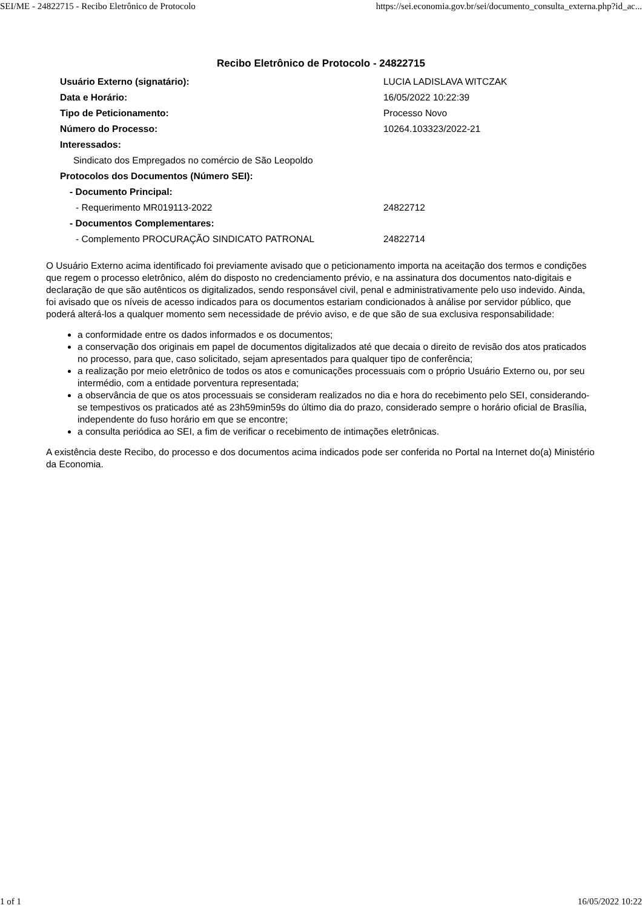SEI/ME - 24822715 - Recibo Eletrônico de Protocolo https://sei.economia.gov.br/sei/documento_consulta_externa.php?id_ac...
Recibo Eletrônico de Protocolo - 24822715
| Usuário Externo (signatário): | LUCIA LADISLAVA WITCZAK |
| Data e Horário: | 16/05/2022 10:22:39 |
| Tipo de Peticionamento: | Processo Novo |
| Número do Processo: | 10264.103323/2022-21 |
| Interessados: | |
| Sindicato dos Empregados no comércio de São Leopoldo | |
| Protocolos dos Documentos (Número SEI): | |
| - Documento Principal: | |
| - Requerimento MR019113-2022 | 24822712 |
| - Documentos Complementares: | |
| - Complemento PROCURAÇÃO SINDICATO PATRONAL | 24822714 |
O Usuário Externo acima identificado foi previamente avisado que o peticionamento importa na aceitação dos termos e condições que regem o processo eletrônico, além do disposto no credenciamento prévio, e na assinatura dos documentos nato-digitais e declaração de que são autênticos os digitalizados, sendo responsável civil, penal e administrativamente pelo uso indevido. Ainda, foi avisado que os níveis de acesso indicados para os documentos estariam condicionados à análise por servidor público, que poderá alterá-los a qualquer momento sem necessidade de prévio aviso, e de que são de sua exclusiva responsabilidade:
a conformidade entre os dados informados e os documentos;
a conservação dos originais em papel de documentos digitalizados até que decaia o direito de revisão dos atos praticados no processo, para que, caso solicitado, sejam apresentados para qualquer tipo de conferência;
a realização por meio eletrônico de todos os atos e comunicações processuais com o próprio Usuário Externo ou, por seu intermédio, com a entidade porventura representada;
a observância de que os atos processuais se consideram realizados no dia e hora do recebimento pelo SEI, considerando-se tempestivos os praticados até as 23h59min59s do último dia do prazo, considerado sempre o horário oficial de Brasília, independente do fuso horário em que se encontre;
a consulta periódica ao SEI, a fim de verificar o recebimento de intimações eletrônicas.
A existência deste Recibo, do processo e dos documentos acima indicados pode ser conferida no Portal na Internet do(a) Ministério da Economia.
1 of 1 16/05/2022 10:22